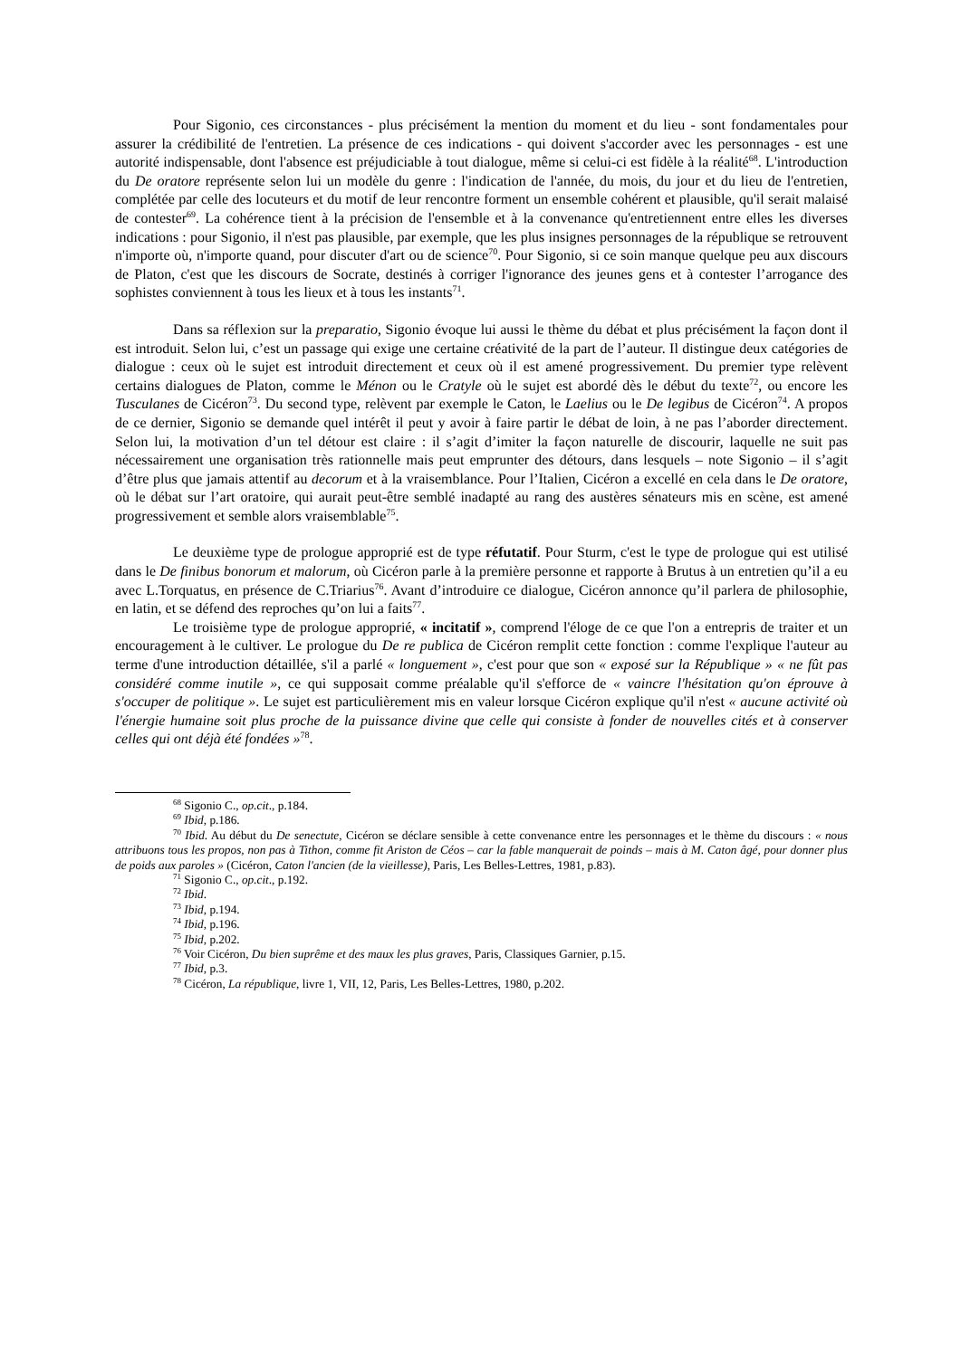Pour Sigonio, ces circonstances - plus précisément la mention du moment et du lieu - sont fondamentales pour assurer la crédibilité de l'entretien. La présence de ces indications - qui doivent s'accorder avec les personnages - est une autorité indispensable, dont l'absence est préjudiciable à tout dialogue, même si celui-ci est fidèle à la réalité<sup>68</sup>. L'introduction du De oratore représente selon lui un modèle du genre : l'indication de l'année, du mois, du jour et du lieu de l'entretien, complétée par celle des locuteurs et du motif de leur rencontre forment un ensemble cohérent et plausible, qu'il serait malaisé de contester<sup>69</sup>. La cohérence tient à la précision de l'ensemble et à la convenance qu'entretiennent entre elles les diverses indications : pour Sigonio, il n'est pas plausible, par exemple, que les plus insignes personnages de la république se retrouvent n'importe où, n'importe quand, pour discuter d'art ou de science<sup>70</sup>. Pour Sigonio, si ce soin manque quelque peu aux discours de Platon, c'est que les discours de Socrate, destinés à corriger l'ignorance des jeunes gens et à contester l’arrogance des sophistes conviennent à tous les lieux et à tous les instants<sup>71</sup>.
Dans sa réflexion sur la preparatio, Sigonio évoque lui aussi le thème du débat et plus précisément la façon dont il est introduit. Selon lui, c’est un passage qui exige une certaine créativité de la part de l’auteur. Il distingue deux catégories de dialogue : ceux où le sujet est introduit directement et ceux où il est amené progressivement. Du premier type relèvent certains dialogues de Platon, comme le Ménon ou le Cratyle où le sujet est abordé dès le début du texte<sup>72</sup>, ou encore les Tusculanes de Cicéron<sup>73</sup>. Du second type, relèvent par exemple le Caton, le Laelius ou le De legibus de Cicéron<sup>74</sup>. A propos de ce dernier, Sigonio se demande quel intérêt il peut y avoir à faire partir le débat de loin, à ne pas l’aborder directement. Selon lui, la motivation d’un tel détour est claire : il s’agit d’imiter la façon naturelle de discourir, laquelle ne suit pas nécessairement une organisation très rationnelle mais peut emprunter des détours, dans lesquels – note Sigonio – il s’agit d’être plus que jamais attentif au decorum et à la vraisemblance. Pour l’Italien, Cicéron a excellé en cela dans le De oratore, où le débat sur l’art oratoire, qui aurait peut-être semblé inadapté au rang des austères sénateurs mis en scène, est amené progressivement et semble alors vraisemblable<sup>75</sup>.
Le deuxième type de prologue approprié est de type réfutatif. Pour Sturm, c'est le type de prologue qui est utilisé dans le De finibus bonorum et malorum, où Cicéron parle à la première personne et rapporte à Brutus à un entretien qu’il a eu avec L.Torquatus, en présence de C.Triarius<sup>76</sup>. Avant d’introduire ce dialogue, Cicéron annonce qu’il parlera de philosophie, en latin, et se défend des reproches qu’on lui a faits<sup>77</sup>.
Le troisième type de prologue approprié, « incitatif », comprend l'éloge de ce que l'on a entrepris de traiter et un encouragement à le cultiver. Le prologue du De re publica de Cicéron remplit cette fonction : comme l'explique l'auteur au terme d'une introduction détaillée, s'il a parlé « longuement », c'est pour que son « exposé sur la République » « ne fût pas considéré comme inutile », ce qui supposait comme préalable qu'il s'efforce de « vaincre l'hésitation qu'on éprouve à s'occuper de politique ». Le sujet est particulièrement mis en valeur lorsque Cicéron explique qu'il n'est « aucune activité où l'énergie humaine soit plus proche de la puissance divine que celle qui consiste à fonder de nouvelles cités et à conserver celles qui ont déjà été fondées »<sup>78</sup>.
<sup>68</sup> Sigonio C., op.cit., p.184.
<sup>69</sup> Ibid, p.186.
<sup>70</sup> Ibid. Au début du De senectute, Cicéron se déclare sensible à cette convenance entre les personnages et le thème du discours : « nous attribuons tous les propos, non pas à Tithon, comme fit Ariston de Céos – car la fable manquerait de poinds – mais à M. Caton âgé, pour donner plus de poids aux paroles » (Cicéron, Caton l'ancien (de la vieillesse), Paris, Les Belles-Lettres, 1981, p.83).
<sup>71</sup> Sigonio C., op.cit., p.192.
<sup>72</sup> Ibid.
<sup>73</sup> Ibid, p.194.
<sup>74</sup> Ibid, p.196.
<sup>75</sup> Ibid, p.202.
<sup>76</sup> Voir Cicéron, Du bien suprême et des maux les plus graves, Paris, Classiques Garnier, p.15.
<sup>77</sup> Ibid, p.3.
<sup>78</sup> Cicéron, La république, livre 1, VII, 12, Paris, Les Belles-Lettres, 1980, p.202.